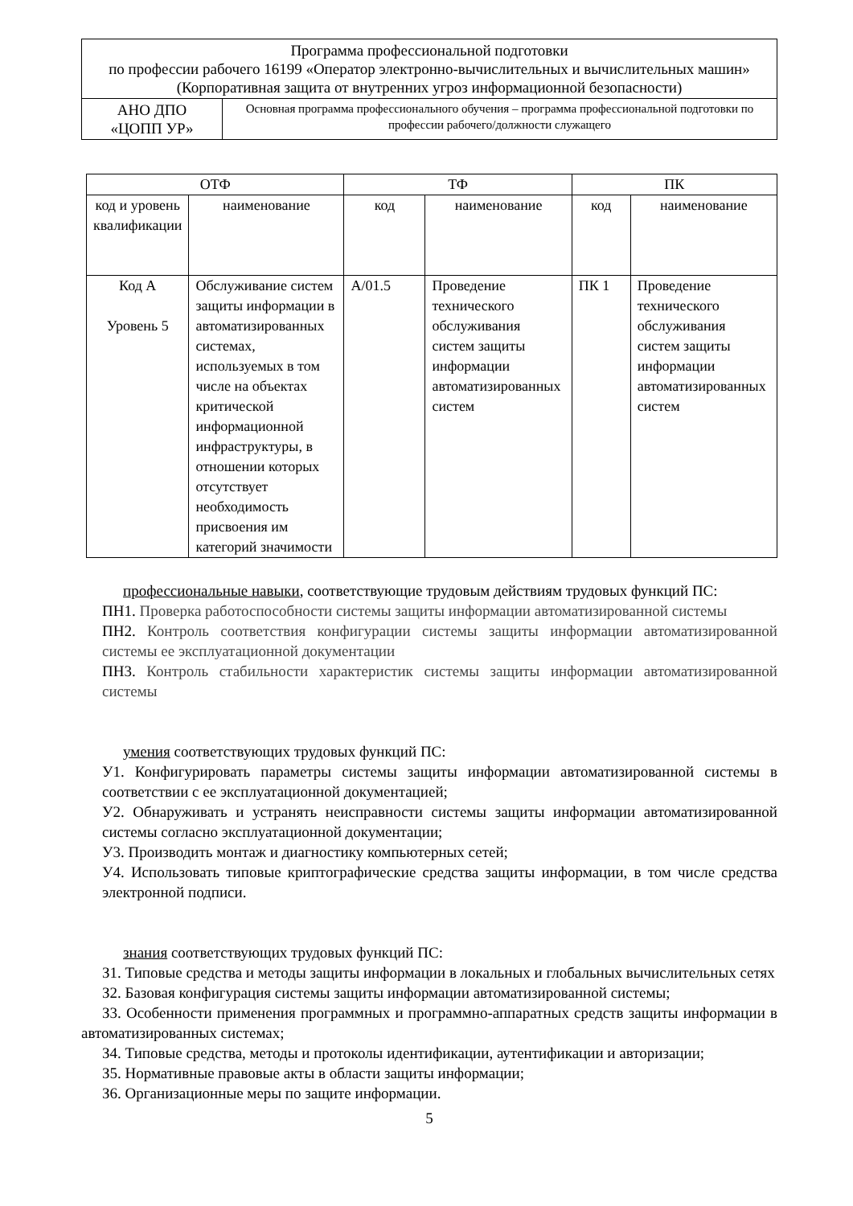| Программа профессиональной подготовки по профессии рабочего 16199 «Оператор электронно-вычислительных и вычислительных машин» (Корпоративная защита от внутренних угроз информационной безопасности) | |
| АНО ДПО «ЦОПП УР» | Основная программа профессионального обучения – программа профессиональной подготовки по профессии рабочего/должности служащего |
| ОТФ | | ТФ | | ПК | |
| --- | --- | --- | --- | --- | --- |
| код и уровень квалификации | наименование | код | наименование | код | наименование |
| Код А Уровень 5 | Обслуживание систем защиты информации в автоматизированных системах, используемых в том числе на объектах критической информационной инфраструктуры, в отношении которых отсутствует необходимость присвоения им категорий значимости | А/01.5 | Проведение технического обслуживания систем защиты информации автоматизированных систем | ПК 1 | Проведение технического обслуживания систем защиты информации автоматизированных систем |
профессиональные навыки, соответствующие трудовым действиям трудовых функций ПС:
ПН1. Проверка работоспособности системы защиты информации автоматизированной системы
ПН2. Контроль соответствия конфигурации системы защиты информации автоматизированной системы ее эксплуатационной документации
ПН3. Контроль стабильности характеристик системы защиты информации автоматизированной системы
умения соответствующих трудовых функций ПС:
У1. Конфигурировать параметры системы защиты информации автоматизированной системы в соответствии с ее эксплуатационной документацией;
У2. Обнаруживать и устранять неисправности системы защиты информации автоматизированной системы согласно эксплуатационной документации;
У3. Производить монтаж и диагностику компьютерных сетей;
У4. Использовать типовые криптографические средства защиты информации, в том числе средства электронной подписи.
знания соответствующих трудовых функций ПС:
З1. Типовые средства и методы защиты информации в локальных и глобальных вычислительных сетях
З2. Базовая конфигурация системы защиты информации автоматизированной системы;
З3. Особенности применения программных и программно-аппаратных средств защиты информации в автоматизированных системах;
З4. Типовые средства, методы и протоколы идентификации, аутентификации и авторизации;
З5. Нормативные правовые акты в области защиты информации;
З6. Организационные меры по защите информации.
5